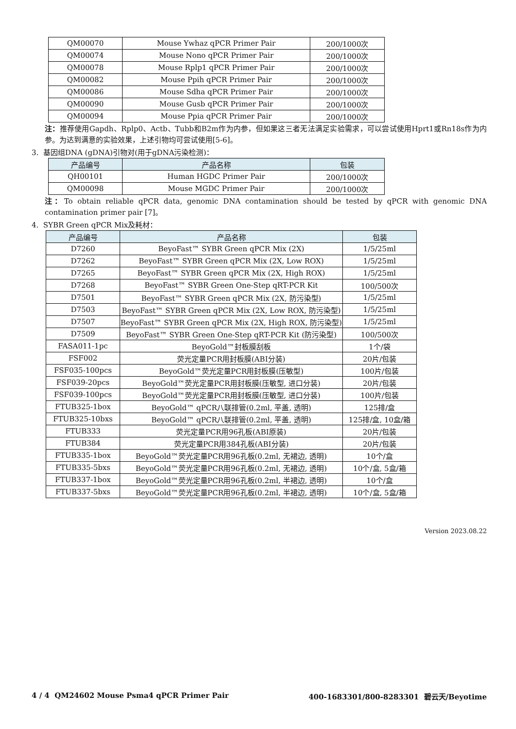| QM00070 | Mouse Ywhaz qPCR Primer Pair | 200/1000次 |
| QM00074 | Mouse Nono qPCR Primer Pair | 200/1000次 |
| QM00078 | Mouse Rplp1 qPCR Primer Pair | 200/1000次 |
| QM00082 | Mouse Ppih qPCR Primer Pair | 200/1000次 |
| QM00086 | Mouse Sdha qPCR Primer Pair | 200/1000次 |
| QM00090 | Mouse Gusb qPCR Primer Pair | 200/1000次 |
| QM00094 | Mouse Ppia qPCR Primer Pair | 200/1000次 |
注：推荐使用Gapdh、Rplp0、Actb、Tubb和B2m作为内参，但如果这三者无法满足实验需求，可以尝试使用Hprt1或Rn18s作为内参。为达到满意的实验效果，上述引物均可尝试使用[5-6]。
3. 基因组DNA (gDNA)引物对(用于gDNA污染检测)：
| 产品编号 | 产品名称 | 包装 |
| --- | --- | --- |
| QH00101 | Human HGDC Primer Pair | 200/1000次 |
| QM00098 | Mouse MGDC Primer Pair | 200/1000次 |
注：To obtain reliable qPCR data, genomic DNA contamination should be tested by qPCR with genomic DNA contamination primer pair [7]。
4. SYBR Green qPCR Mix及耗材：
| 产品编号 | 产品名称 | 包装 |
| --- | --- | --- |
| D7260 | BeyoFast™ SYBR Green qPCR Mix (2X) | 1/5/25ml |
| D7262 | BeyoFast™ SYBR Green qPCR Mix (2X, Low ROX) | 1/5/25ml |
| D7265 | BeyoFast™ SYBR Green qPCR Mix (2X, High ROX) | 1/5/25ml |
| D7268 | BeyoFast™ SYBR Green One-Step qRT-PCR Kit | 100/500次 |
| D7501 | BeyoFast™ SYBR Green qPCR Mix (2X, 防污染型) | 1/5/25ml |
| D7503 | BeyoFast™ SYBR Green qPCR Mix (2X, Low ROX, 防污染型) | 1/5/25ml |
| D7507 | BeyoFast™ SYBR Green qPCR Mix (2X, High ROX, 防污染型) | 1/5/25ml |
| D7509 | BeyoFast™ SYBR Green One-Step qRT-PCR Kit (防污染型) | 100/500次 |
| FASA011-1pc | BeyoGold™封板膜刮板 | 1个/袋 |
| FSF002 | 荧光定量PCR用封板膜(ABI分装) | 20片/包装 |
| FSF035-100pcs | BeyoGold™荧光定量PCR用封板膜(压敏型) | 100片/包装 |
| FSF039-20pcs | BeyoGold™荧光定量PCR用封板膜(压敏型, 进口分装) | 20片/包装 |
| FSF039-100pcs | BeyoGold™荧光定量PCR用封板膜(压敏型, 进口分装) | 100片/包装 |
| FTUB325-1box | BeyoGold™ qPCR八联排管(0.2ml, 平盖, 透明) | 125排/盒 |
| FTUB325-10bxs | BeyoGold™ qPCR八联排管(0.2ml, 平盖, 透明) | 125排/盒, 10盒/箱 |
| FTUB333 | 荧光定量PCR用96孔板(ABI原装) | 20片/包装 |
| FTUB384 | 荧光定量PCR用384孔板(ABI分装) | 20片/包装 |
| FTUB335-1box | BeyoGold™荧光定量PCR用96孔板(0.2ml, 无裙边, 透明) | 10个/盒 |
| FTUB335-5bxs | BeyoGold™荧光定量PCR用96孔板(0.2ml, 无裙边, 透明) | 10个/盒, 5盒/箱 |
| FTUB337-1box | BeyoGold™荧光定量PCR用96孔板(0.2ml, 半裙边, 透明) | 10个/盒 |
| FTUB337-5bxs | BeyoGold™荧光定量PCR用96孔板(0.2ml, 半裙边, 透明) | 10个/盒, 5盒/箱 |
Version 2023.08.22
4 / 4 QM24602 Mouse Psma4 qPCR Primer Pair 400-1683301/800-8283301 碧云天/Beyotime